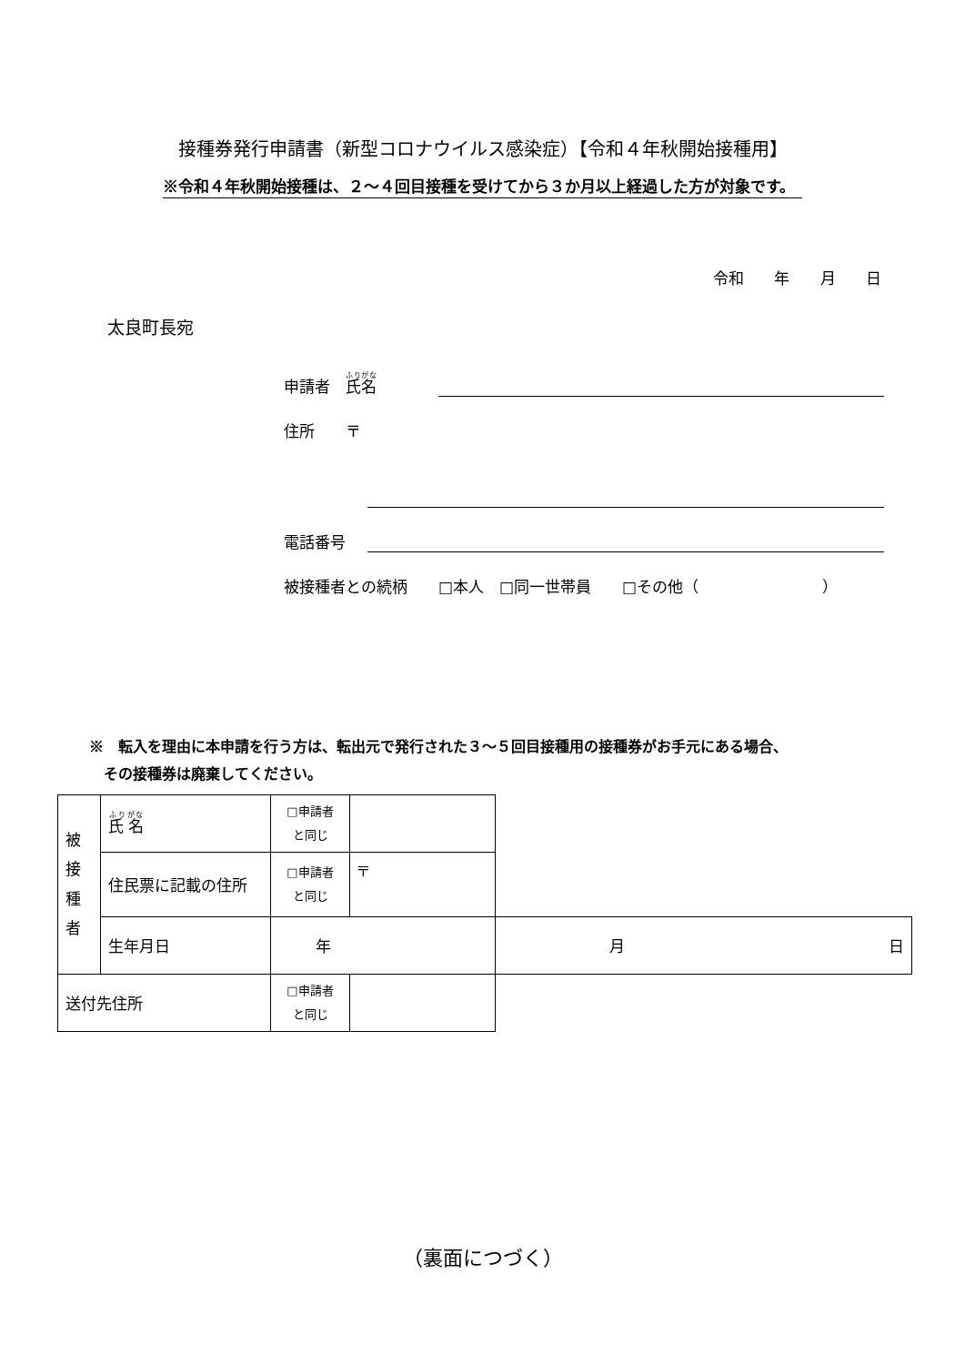接種券発行申請書（新型コロナウイルス感染症）【令和４年秋開始接種用】
※令和４年秋開始接種は、２～４回目接種を受けてから３か月以上経過した方が対象です。
令和 年 月 日
太良町長宛
申請者　氏名
住所　　〒
電話番号
被接種者との続柄　　□本人　□同一世帯員　　□その他（　　　　　　　　）
※　転入を理由に本申請を行う方は、転出元で発行された３～５回目接種用の接種券がお手元にある場合、
　その接種券は廃棄してください。
| 被 接 種 者 | 氏 名 | □申請者 と同じ | | |
| | 住民票に記載の住所 | □申請者 と同じ | 〒 | |
| | 生年月日 | 年 | | 月 日 |
| 送付先住所 | | □申請者 と同じ | | |
（裏面につづく）